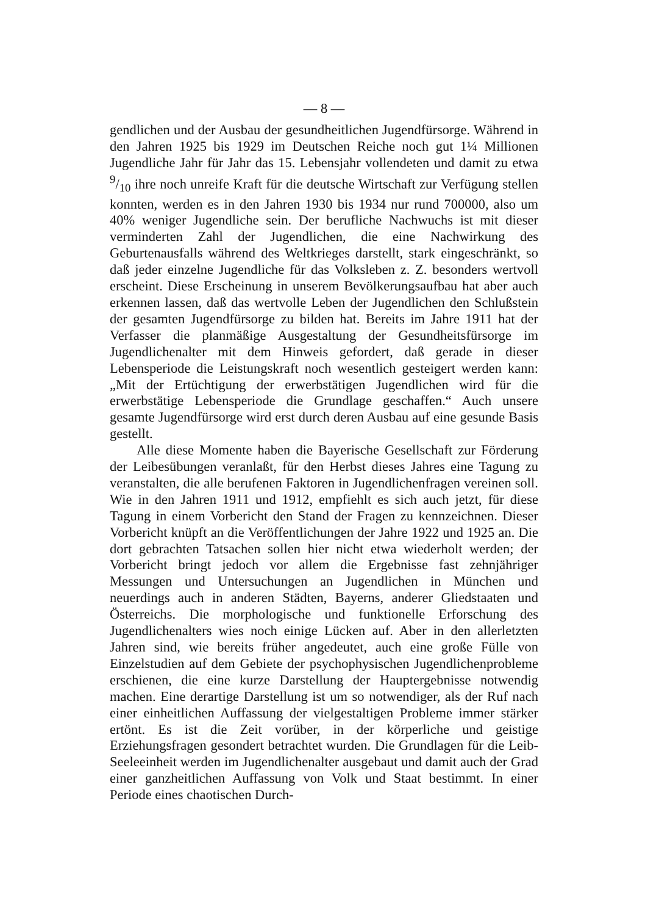— 8 —
gendlichen und der Ausbau der gesundheitlichen Jugendfürsorge. Während in den Jahren 1925 bis 1929 im Deutschen Reiche noch gut 1¼ Millionen Jugendliche Jahr für Jahr das 15. Lebensjahr vollendeten und damit zu etwa 9/10 ihre noch unreife Kraft für die deutsche Wirtschaft zur Verfügung stellen konnten, werden es in den Jahren 1930 bis 1934 nur rund 700000, also um 40% weniger Jugendliche sein. Der berufliche Nachwuchs ist mit dieser verminderten Zahl der Jugendlichen, die eine Nachwirkung des Geburtenausfalls während des Weltkrieges darstellt, stark eingeschränkt, so daß jeder einzelne Jugendliche für das Volksleben z. Z. besonders wertvoll erscheint. Diese Erscheinung in unserem Bevölkerungsaufbau hat aber auch erkennen lassen, daß das wertvolle Leben der Jugendlichen den Schlußstein der gesamten Jugendfürsorge zu bilden hat. Bereits im Jahre 1911 hat der Verfasser die planmäßige Ausgestaltung der Gesundheitsfürsorge im Jugendlichenalter mit dem Hinweis gefordert, daß gerade in dieser Lebensperiode die Leistungskraft noch wesentlich gesteigert werden kann: „Mit der Ertüchtigung der erwerbstätigen Jugendlichen wird für die erwerbstätige Lebensperiode die Grundlage geschaffen.“ Auch unsere gesamte Jugendfürsorge wird erst durch deren Ausbau auf eine gesunde Basis gestellt.
Alle diese Momente haben die Bayerische Gesellschaft zur Förderung der Leibesübungen veranlaßt, für den Herbst dieses Jahres eine Tagung zu veranstalten, die alle berufenen Faktoren in Jugendlichenfragen vereinen soll. Wie in den Jahren 1911 und 1912, empfiehlt es sich auch jetzt, für diese Tagung in einem Vorbericht den Stand der Fragen zu kennzeichnen. Dieser Vorbericht knüpft an die Veröffentlichungen der Jahre 1922 und 1925 an. Die dort gebrachten Tatsachen sollen hier nicht etwa wiederholt werden; der Vorbericht bringt jedoch vor allem die Ergebnisse fast zehnjähriger Messungen und Untersuchungen an Jugendlichen in München und neuerdings auch in anderen Städten, Bayerns, anderer Gliedstaaten und Österreichs. Die morphologische und funktionelle Erforschung des Jugendlichenalters wies noch einige Lücken auf. Aber in den allerletzten Jahren sind, wie bereits früher angedeutet, auch eine große Fülle von Einzelstudien auf dem Gebiete der psychophysischen Jugendlichenprobleme erschienen, die eine kurze Darstellung der Hauptergebnisse notwendig machen. Eine derartige Darstellung ist um so notwendiger, als der Ruf nach einer einheitlichen Auffassung der vielgestaltigen Probleme immer stärker ertönt. Es ist die Zeit vorüber, in der körperliche und geistige Erziehungsfragen gesondert betrachtet wurden. Die Grundlagen für die Leib-Seeleeinheit werden im Jugendlichenalter ausgebaut und damit auch der Grad einer ganzheitlichen Auffassung von Volk und Staat bestimmt. In einer Periode eines chaotischen Durch-